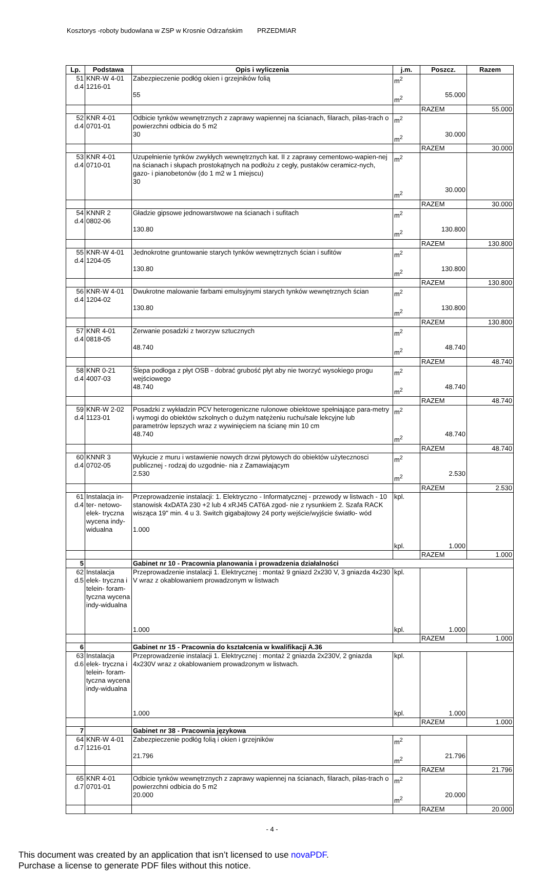Kosztorys -roboty budowlana w ZSP w Krosnie Odrzańskim PRZEDMIAR
| Lp. | Podstawa | Opis i wyliczenia | j.m. | Poszcz. | Razem |
| --- | --- | --- | --- | --- | --- |
| 51 d.4 | KNR-W 4-01 1216-01 | Zabezpieczenie podłóg okien i grzejników folią 55 | m<sup>2</sup> m<sup>2</sup> | 55.000 | |
| | | | | RAZEM | 55.000 |
| 52 d.4 | KNR 4-01 0701-01 | Odbicie tynków wewnętrznych z zaprawy wapiennej na ścianach, filarach, pilas-trach o powierzchni odbicia do 5 m2 30 | m<sup>2</sup> m<sup>2</sup> | 30.000 | |
| | | | | RAZEM | 30.000 |
| 53 d.4 | KNR 4-01 0710-01 | Uzupełnienie tynków zwykłych wewnętrznych kat. II z zaprawy cementowo-wapien-nej na ścianach i słupach prostokątnych na podłożu z cegły, pustaków ceramicz-nych, gazo- i pianobetonów (do 1 m2 w 1 miejscu) 30 | m<sup>2</sup> m<sup>2</sup> | 30.000 | |
| | | | | RAZEM | 30.000 |
| 54 d.4 | KNNR 2 0802-06 | Gładzie gipsowe jednowarstwowe na ścianach i sufitach 130.80 | m<sup>2</sup> m<sup>2</sup> | 130.800 | |
| | | | | RAZEM | 130.800 |
| 55 d.4 | KNR-W 4-01 1204-05 | Jednokrotne gruntowanie starych tynków wewnętrznych ścian i sufitów 130.80 | m<sup>2</sup> m<sup>2</sup> | 130.800 | |
| | | | | RAZEM | 130.800 |
| 56 d.4 | KNR-W 4-01 1204-02 | Dwukrotne malowanie farbami emulsyjnymi starych tynków wewnętrznych ścian 130.80 | m<sup>2</sup> m<sup>2</sup> | 130.800 | |
| | | | | RAZEM | 130.800 |
| 57 d.4 | KNR 4-01 0818-05 | Zerwanie posadzki z tworzyw sztucznych 48.740 | m<sup>2</sup> m<sup>2</sup> | 48.740 | |
| | | | | RAZEM | 48.740 |
| 58 d.4 | KNR 0-21 4007-03 | Ślepa podłoga z płyt OSB - dobrać grubość płyt aby nie tworzyć wysokiego progu wejściowego 48.740 | m<sup>2</sup> m<sup>2</sup> | 48.740 | |
| | | | | RAZEM | 48.740 |
| 59 d.4 | KNR-W 2-02 1123-01 | Posadzki z wykładzin PCV heterogeniczne rulonowe obiektowe spełniające para-metry i wymogi do obiektów szkolnych o dużym natężeniu ruchu/sale lekcyjne lub parametrów lepszych wraz z wywinięciem na ścianę min 10 cm 48.740 | m<sup>2</sup> m<sup>2</sup> | 48.740 | |
| | | | | RAZEM | 48.740 |
| 60 d.4 | KNNR 3 0702-05 | Wykucie z muru i wstawienie nowych drzwi płytowych do obiektów użytecznosci publicznej - rodzaj do uzgodnie- nia z Zamawiającym 2.530 | m<sup>2</sup> m<sup>2</sup> | 2.530 | |
| | | | | RAZEM | 2.530 |
| 61 d.4 | Instalacja in-ter- netowo-elek- tryczna wycena indy-widualna | Przeprowadzenie instalacji: 1. Elektryczno - Informatycznej - przewody w listwach - 10 stanowisk 4xDATA 230 +2 lub 4 xRJ45 CAT6A zgod- nie z rysunkiem 2. Szafa RACK wisząca 19" min. 4 u 3. Switch gigabajtowy 24 porty wejście/wyjście światło- wód 1.000 | kpl. kpl. | 1.000 | |
| | | | | RAZEM | 1.000 |
| 5 | | Gabinet nr 10 - Pracownia planowania i prowadzenia działalności | | | |
| 62 d.5 | Instalacja elek- tryczna i telein- foram-tyczna wycena indy-widualna | Przeprowadzenie instalacji 1. Elektrycznej : montaż 9 gniazd 2x230 V, 3 gniazda 4x230 V wraz z okablowaniem prowadzonym w listwach 1.000 | kpl. kpl. | 1.000 | |
| | | | | RAZEM | 1.000 |
| 6 | | Gabinet nr 15 - Pracownia do kształcenia w kwalifikacji A.36 | | | |
| 63 d.6 | Instalacja elek- tryczna i telein- foram-tyczna wycena indy-widualna | Przeprowadzenie instalacji 1. Elektrycznej : montaż 2 gniazda 2x230V, 2 gniazda 4x230V wraz z okablowaniem prowadzonym w listwach. 1.000 | kpl. kpl. | 1.000 | |
| | | | | RAZEM | 1.000 |
| 7 | | Gabinet nr 38 - Pracownia językowa | | | |
| 64 d.7 | KNR-W 4-01 1216-01 | Zabezpieczenie podłóg folią i okien i grzejników 21.796 | m<sup>2</sup> m<sup>2</sup> | 21.796 | |
| | | | | RAZEM | 21.796 |
| 65 d.7 | KNR 4-01 0701-01 | Odbicie tynków wewnętrznych z zaprawy wapiennej na ścianach, filarach, pilas-trach o powierzchni odbicia do 5 m2 20.000 | m<sup>2</sup> m<sup>2</sup> | 20.000 | |
| | | | | RAZEM | 20.000 |
- 4 -
This document was created by an application that isn’t licensed to use novaPDF.
Purchase a license to generate PDF files without this notice.